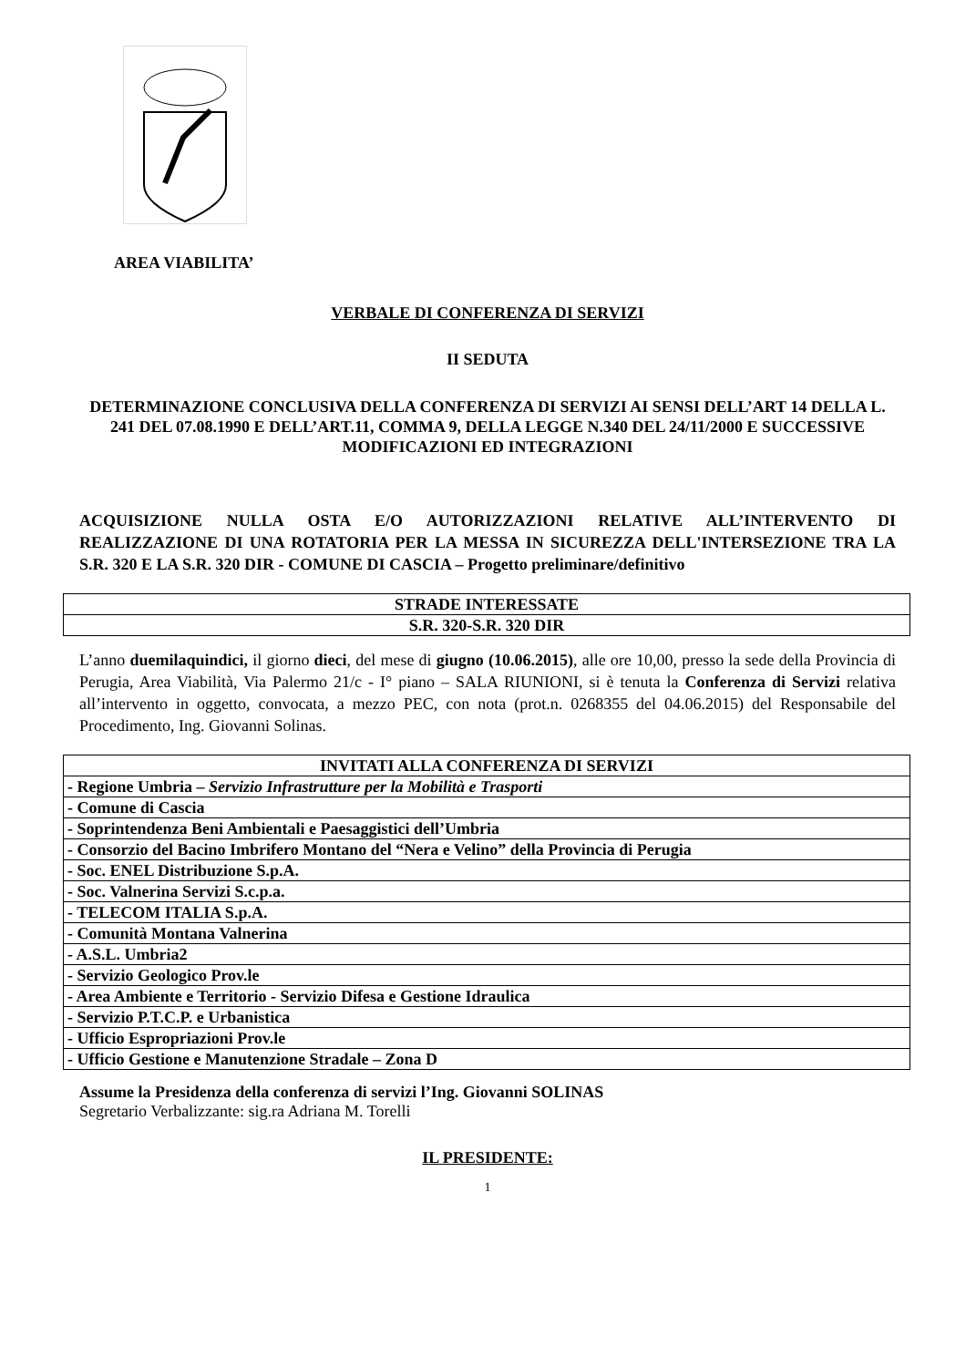AREA VIABILITA’
VERBALE DI CONFERENZA DI SERVIZI
II SEDUTA
DETERMINAZIONE CONCLUSIVA DELLA CONFERENZA DI SERVIZI AI SENSI DELL’ART 14 DELLA L. 241 DEL 07.08.1990 E DELL’ART.11, COMMA 9, DELLA LEGGE N.340 DEL 24/11/2000 E SUCCESSIVE MODIFICAZIONI ED INTEGRAZIONI
ACQUISIZIONE NULLA OSTA E/O AUTORIZZAZIONI RELATIVE ALL’INTERVENTO DI REALIZZAZIONE DI UNA ROTATORIA PER LA MESSA IN SICUREZZA DELL'INTERSEZIONE TRA LA S.R. 320 E LA S.R. 320 DIR - COMUNE DI CASCIA – Progetto preliminare/definitivo
| STRADE INTERESSATE |
| S.R. 320-S.R. 320 DIR |
L’anno duemilaquindici, il giorno dieci, del mese di giugno (10.06.2015), alle ore 10,00, presso la sede della Provincia di Perugia, Area Viabilità, Via Palermo 21/c - I° piano – SALA RIUNIONI, si è tenuta la Conferenza di Servizi relativa all’intervento in oggetto, convocata, a mezzo PEC, con nota (prot.n. 0268355 del 04.06.2015) del Responsabile del Procedimento, Ing. Giovanni Solinas.
| INVITATI ALLA CONFERENZA DI SERVIZI |
| - Regione Umbria – Servizio Infrastrutture per la Mobilità e Trasporti |
| - Comune di Cascia |
| - Soprintendenza Beni Ambientali e Paesaggistici dell’Umbria |
| - Consorzio del Bacino Imbrifero Montano del “Nera e Velino” della Provincia di Perugia |
| - Soc. ENEL Distribuzione S.p.A. |
| - Soc. Valnerina Servizi S.c.p.a. |
| - TELECOM ITALIA S.p.A. |
| - Comunità Montana Valnerina |
| - A.S.L. Umbria2 |
| - Servizio Geologico Prov.le |
| - Area Ambiente e Territorio - Servizio Difesa e Gestione Idraulica |
| - Servizio P.T.C.P. e Urbanistica |
| - Ufficio Espropriazioni Prov.le |
| - Ufficio Gestione e Manutenzione Stradale – Zona D |
Assume la Presidenza della conferenza di servizi l’Ing. Giovanni SOLINAS
Segretario Verbalizzante: sig.ra Adriana M. Torelli
IL PRESIDENTE:
1